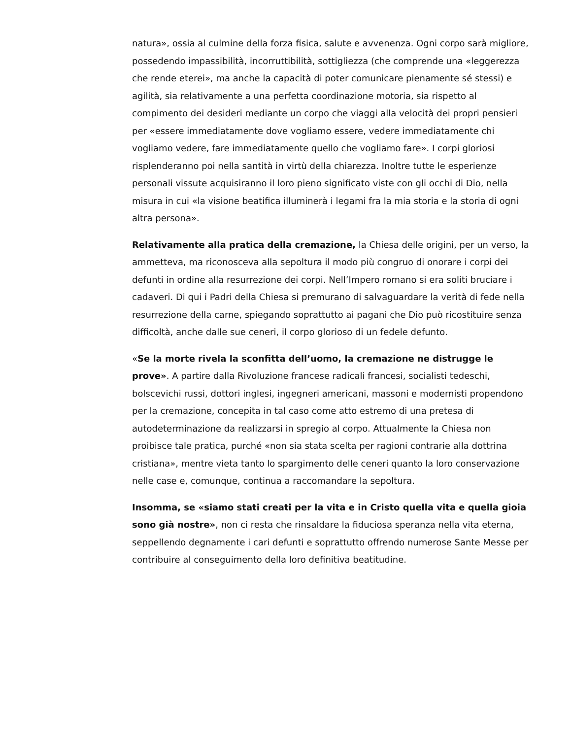natura», ossia al culmine della forza fisica, salute e avvenenza. Ogni corpo sarà migliore, possedendo impassibilità, incorruttibilità, sottigliezza (che comprende una «leggerezza che rende eterei», ma anche la capacità di poter comunicare pienamente sé stessi) e agilità, sia relativamente a una perfetta coordinazione motoria, sia rispetto al compimento dei desideri mediante un corpo che viaggi alla velocità dei propri pensieri per «essere immediatamente dove vogliamo essere, vedere immediatamente chi vogliamo vedere, fare immediatamente quello che vogliamo fare». I corpi gloriosi risplenderanno poi nella santità in virtù della chiarezza. Inoltre tutte le esperienze personali vissute acquisiranno il loro pieno significato viste con gli occhi di Dio, nella misura in cui «la visione beatifica illuminerà i legami fra la mia storia e la storia di ogni altra persona».
Relativamente alla pratica della cremazione, la Chiesa delle origini, per un verso, la ammetteva, ma riconosceva alla sepoltura il modo più congruo di onorare i corpi dei defunti in ordine alla resurrezione dei corpi. Nell’Impero romano si era soliti bruciare i cadaveri. Di qui i Padri della Chiesa si premurano di salvaguardare la verità di fede nella resurrezione della carne, spiegando soprattutto ai pagani che Dio può ricostituire senza difficoltà, anche dalle sue ceneri, il corpo glorioso di un fedele defunto.
«Se la morte rivela la sconfitta dell’uomo, la cremazione ne distrugge le prove». A partire dalla Rivoluzione francese radicali francesi, socialisti tedeschi, bolscevichi russi, dottori inglesi, ingegneri americani, massoni e modernisti propendono per la cremazione, concepita in tal caso come atto estremo di una pretesa di autodeterminazione da realizzarsi in spregio al corpo. Attualmente la Chiesa non proibisce tale pratica, purché «non sia stata scelta per ragioni contrarie alla dottrina cristiana», mentre vieta tanto lo spargimento delle ceneri quanto la loro conservazione nelle case e, comunque, continua a raccomandare la sepoltura.
Insomma, se «siamo stati creati per la vita e in Cristo quella vita e quella gioia sono già nostre», non ci resta che rinsaldare la fiduciosa speranza nella vita eterna, seppellendo degnamente i cari defunti e soprattutto offrendo numerose Sante Messe per contribuire al conseguimento della loro definitiva beatitudine.